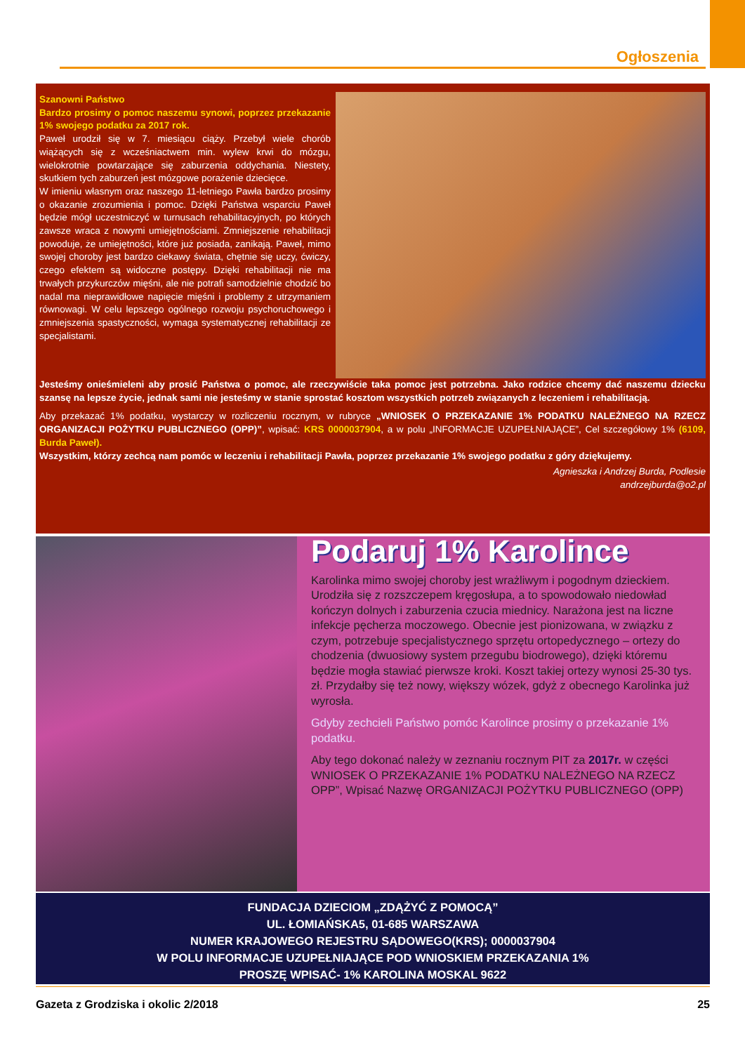Ogłoszenia
Szanowni Państwo
Bardzo prosimy o pomoc naszemu synowi, poprzez przekazanie 1% swojego podatku za 2017 rok.
Paweł urodził się w 7. miesiącu ciąży. Przebył wiele chorób wiążących się z wcześniactwem min. wylew krwi do mózgu, wielokrotnie powtarzające się zaburzenia oddychania. Niestety, skutkiem tych zaburzeń jest mózgowe porażenie dziecięce.
W imieniu własnym oraz naszego 11-letniego Pawła bardzo prosimy o okazanie zrozumienia i pomoc. Dzięki Państwa wsparciu Paweł będzie mógł uczestniczyć w turnusach rehabilitacyjnych, po których zawsze wraca z nowymi umiejętnościami. Zmniejszenie rehabilitacji powoduje, że umiejętności, które już posiada, zanikają. Paweł, mimo swojej choroby jest bardzo ciekawy świata, chętnie się uczy, ćwiczy, czego efektem są widoczne postępy. Dzięki rehabilitacji nie ma trwałych przykurczów mięśni, ale nie potrafi samodzielnie chodzić bo nadal ma nieprawidłowe napięcie mięśni i problemy z utrzymaniem równowagi. W celu lepszego ogólnego rozwoju psychoruchowego i zmniejszenia spastyczności, wymaga systematycznej rehabilitacji ze specjalistami.
Jesteśmy onieśmieleni aby prosić Państwa o pomoc, ale rzeczywiście taka pomoc jest potrzebna. Jako rodzice chcemy dać naszemu dziecku szansę na lepsze życie, jednak sami nie jesteśmy w stanie sprostać kosztom wszystkich potrzeb związanych z leczeniem i rehabilitacją.
Aby przekazać 1% podatku, wystarczy w rozliczeniu rocznym, w rubryce „WNIOSEK O PRZEKAZANIE 1% PODATKU NALEŻNEGO NA RZECZ ORGANIZACJI POŻYTKU PUBLICZNEGO (OPP)”, wpisać: KRS 0000037904, a w polu „INFORMACJE UZUPEŁNIAJĄCE”, Cel szczegółowy 1% (6109, Burda Paweł).
Wszystkim, którzy zechcą nam pomóc w leczeniu i rehabilitacji Pawła, poprzez przekazanie 1% swojego podatku z góry dziękujemy.
Agnieszka i Andrzej Burda, Podlesie
andrzejburda@o2.pl
Podaruj 1% Karolince
Karolinka mimo swojej choroby jest wrażliwym i pogodnym dzieckiem. Urodziła się z rozszczepem kręgosłupa, a to spowodowało niedowład kończyn dolnych i zaburzenia czucia miednicy. Narażona jest na liczne infekcje pęcherza moczowego. Obecnie jest pionizowana, w związku z czym, potrzebuje specjalistycznego sprzętu ortopedycznego – ortezy do chodzenia (dwuosiowy system przegubu biodrowego), dzięki któremu będzie mogła stawiać pierwsze kroki. Koszt takiej ortezy wynosi 25-30 tys. zł. Przydałby się też nowy, większy wózek, gdyż z obecnego Karolinka już wyrosła.
Gdyby zechcieli Państwo pomóc Karolince prosimy o przekazanie 1% podatku.
Aby tego dokonać należy w zeznaniu rocznym PIT za 2017r. w części WNIOSEK O PRZEKAZANIE 1% PODATKU NALEŻNEGO NA RZECZ OPP”, Wpisać Nazwę ORGANIZACJI POŻYTKU PUBLICZNEGO (OPP)
FUNDACJA DZIECIOM „ZDĄŻYĆ Z POMOCĄ”
UL. ŁOMIAŃSKA5, 01-685 WARSZAWA
NUMER KRAJOWEGO REJESTRU SĄDOWEGO(KRS); 0000037904
W POLU INFORMACJE UZUPEŁNIAJĄCE POD WNIOSKIEM PRZEKAZANIA 1%
PROSZĘ WPISAĆ- 1% KAROLINA MOSKAL 9622
Gazeta z Grodziska i okolic 2/2018 25